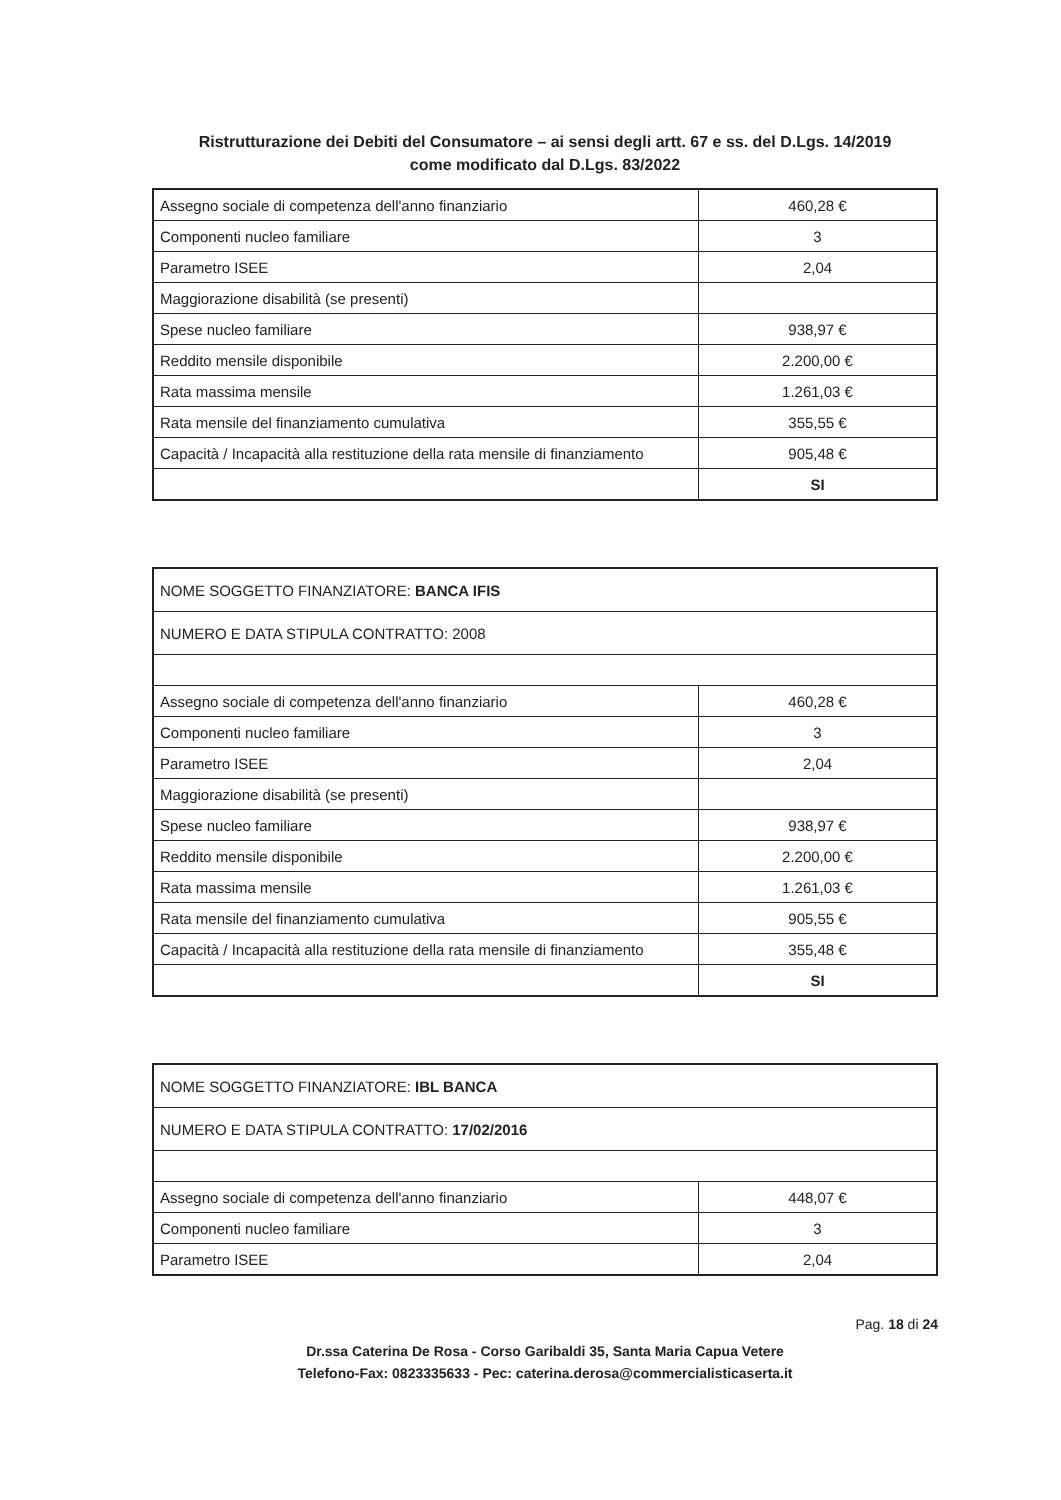Ristrutturazione dei Debiti del Consumatore – ai sensi degli artt. 67 e ss. del D.Lgs. 14/2019
come modificato dal D.Lgs. 83/2022
| Assegno sociale di competenza dell'anno finanziario | 460,28 € |
| Componenti nucleo familiare | 3 |
| Parametro ISEE | 2,04 |
| Maggiorazione disabilità (se presenti) | |
| Spese nucleo familiare | 938,97 € |
| Reddito mensile disponibile | 2.200,00 € |
| Rata massima mensile | 1.261,03 € |
| Rata mensile del finanziamento cumulativa | 355,55 € |
| Capacità / Incapacità alla restituzione della rata mensile di finanziamento | 905,48 € |
| | SI |
| NOME SOGGETTO FINANZIATORE: BANCA IFIS | |
| NUMERO E DATA STIPULA CONTRATTO: 2008 | |
| Assegno sociale di competenza dell'anno finanziario | 460,28 € |
| Componenti nucleo familiare | 3 |
| Parametro ISEE | 2,04 |
| Maggiorazione disabilità (se presenti) | |
| Spese nucleo familiare | 938,97 € |
| Reddito mensile disponibile | 2.200,00 € |
| Rata massima mensile | 1.261,03 € |
| Rata mensile del finanziamento cumulativa | 905,55 € |
| Capacità / Incapacità alla restituzione della rata mensile di finanziamento | 355,48 € |
| | SI |
| NOME SOGGETTO FINANZIATORE: IBL BANCA | |
| NUMERO E DATA STIPULA CONTRATTO: 17/02/2016 | |
| Assegno sociale di competenza dell'anno finanziario | 448,07 € |
| Componenti nucleo familiare | 3 |
| Parametro ISEE | 2,04 |
Pag. 18 di 24
Dr.ssa Caterina De Rosa - Corso Garibaldi 35, Santa Maria Capua Vetere
Telefono-Fax: 0823335633 - Pec: caterina.derosa@commercialisticaserta.it